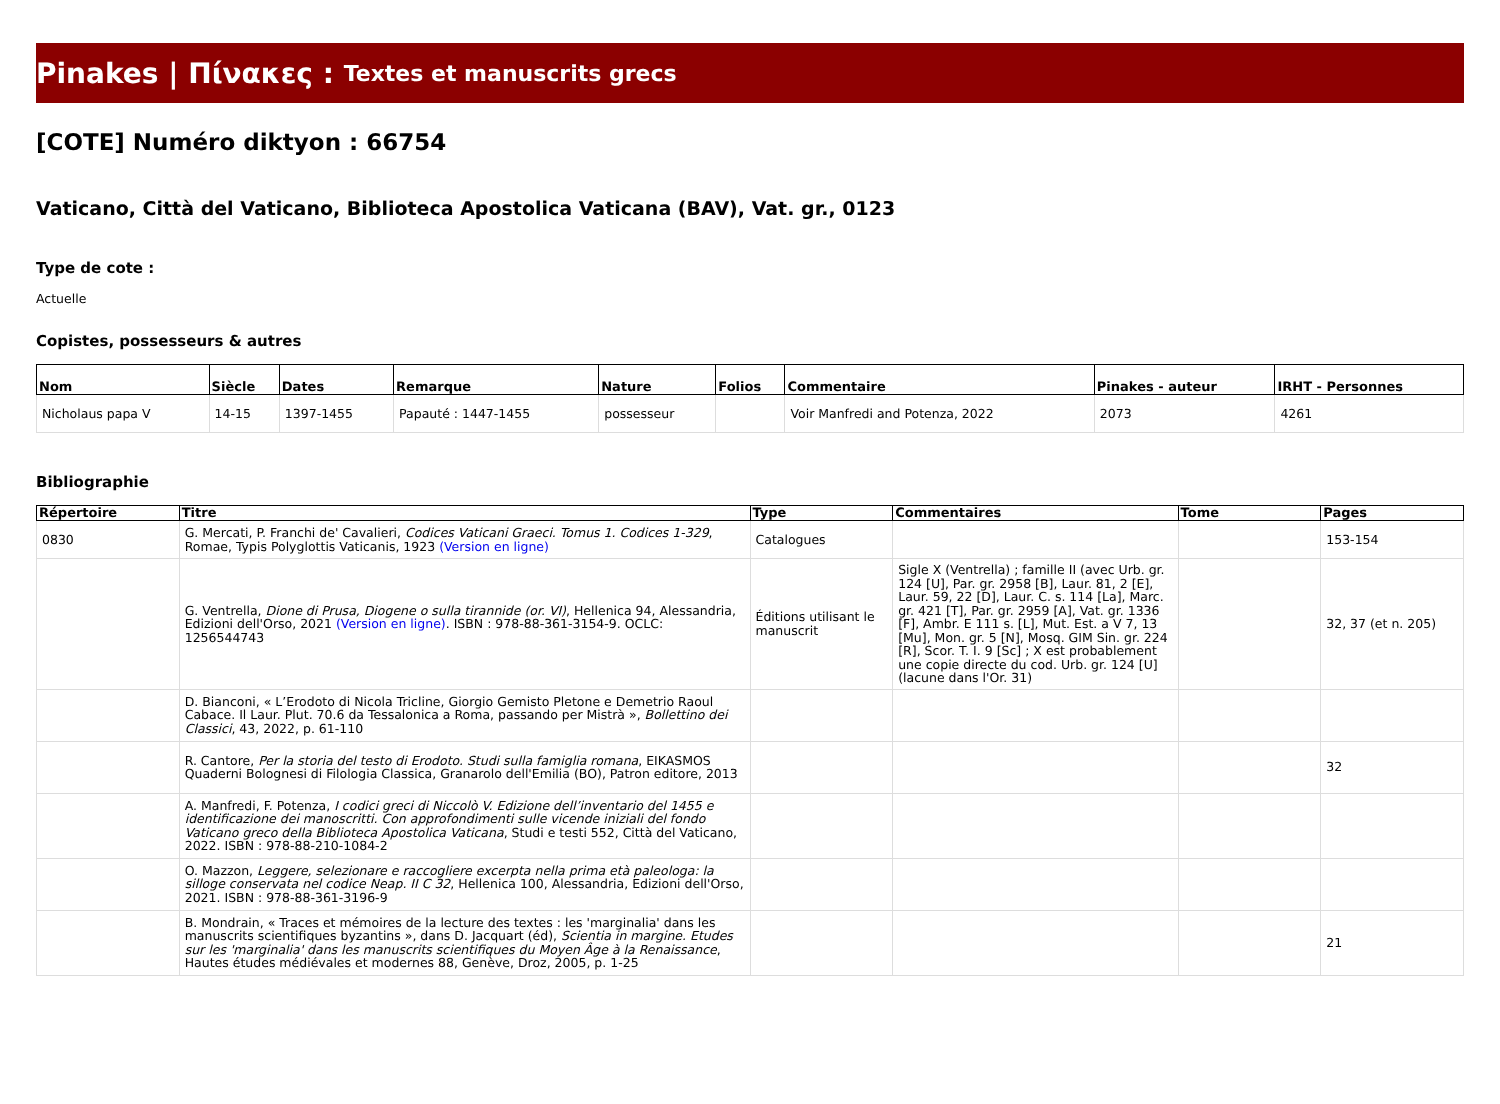Pinakes | Πίνακες : Textes et manuscrits grecs
[COTE] Numéro diktyon : 66754
Vaticano, Città del Vaticano, Biblioteca Apostolica Vaticana (BAV), Vat. gr., 0123
Type de cote :
Actuelle
Copistes, possesseurs & autres
| Nom | Siècle | Dates | Remarque | Nature | Folios | Commentaire | Pinakes - auteur | IRHT - Personnes |
| --- | --- | --- | --- | --- | --- | --- | --- | --- |
| Nicholaus papa V | 14-15 | 1397-1455 | Papauté : 1447-1455 | possesseur | | Voir Manfredi and Potenza, 2022 | 2073 | 4261 |
Bibliographie
| Répertoire | Titre | Type | Commentaires | Tome | Pages |
| --- | --- | --- | --- | --- | --- |
| 0830 | G. Mercati, P. Franchi de' Cavalieri, Codices Vaticani Graeci. Tomus 1. Codices 1-329 , Romae, Typis Polyglottis Vaticanis, 1923 (Version en ligne) | Catalogues | | | 153-154 |
| | G. Ventrella, Dione di Prusa, Diogene o sulla tirannide (or. VI) , Hellenica 94, Alessandria, Edizioni dell'Orso, 2021 (Version en ligne) . ISBN : 978-88-361-3154-9. OCLC: 1256544743 | Éditions utilisant le manuscrit | Sigle X (Ventrella) ; famille II (avec Urb. gr. 124 [U], Par. gr. 2958 [B], Laur. 81, 2 [E], Laur. 59, 22 [D], Laur. C. s. 114 [La], Marc. gr. 421 [T], Par. gr. 2959 [A], Vat. gr. 1336 [F], Ambr. E 111 s. [L], Mut. Est. a V 7, 13 [Mu], Mon. gr. 5 [N], Mosq. GIM Sin. gr. 224 [R], Scor. T. I. 9 [Sc] ; X est probablement une copie directe du cod. Urb. gr. 124 [U] (lacune dans l'Or. 31) | | 32, 37 (et n. 205) |
| | D. Bianconi, « L’Erodoto di Nicola Tricline, Giorgio Gemisto Pletone e Demetrio Raoul Cabace. Il Laur. Plut. 70.6 da Tessalonica a Roma, passando per Mistrà », Bollettino dei Classici , 43, 2022, p. 61-110 | | | | |
| | R. Cantore, Per la storia del testo di Erodoto. Studi sulla famiglia romana , EIKASMOS Quaderni Bolognesi di Filologia Classica, Granarolo dell'Emilia (BO), Patron editore, 2013 | | | | 32 |
| | A. Manfredi, F. Potenza, I codici greci di Niccolò V. Edizione dell’inventario del 1455 e identificazione dei manoscritti. Con approfondimenti sulle vicende iniziali del fondo Vaticano greco della Biblioteca Apostolica Vaticana , Studi e testi 552, Città del Vaticano, 2022. ISBN : 978-88-210-1084-2 | | | | |
| | O. Mazzon, Leggere, selezionare e raccogliere excerpta nella prima età paleologa: la silloge conservata nel codice Neap. II C 32 , Hellenica 100, Alessandria, Edizioni dell'Orso, 2021. ISBN : 978-88-361-3196-9 | | | | |
| | B. Mondrain, « Traces et mémoires de la lecture des textes : les 'marginalia' dans les manuscrits scientifiques byzantins », dans D. Jacquart (éd), Scientia in margine. Etudes sur les 'marginalia' dans les manuscrits scientifiques du Moyen Âge à la Renaissance , Hautes études médiévales et modernes 88, Genève, Droz, 2005, p. 1-25 | | | | 21 |